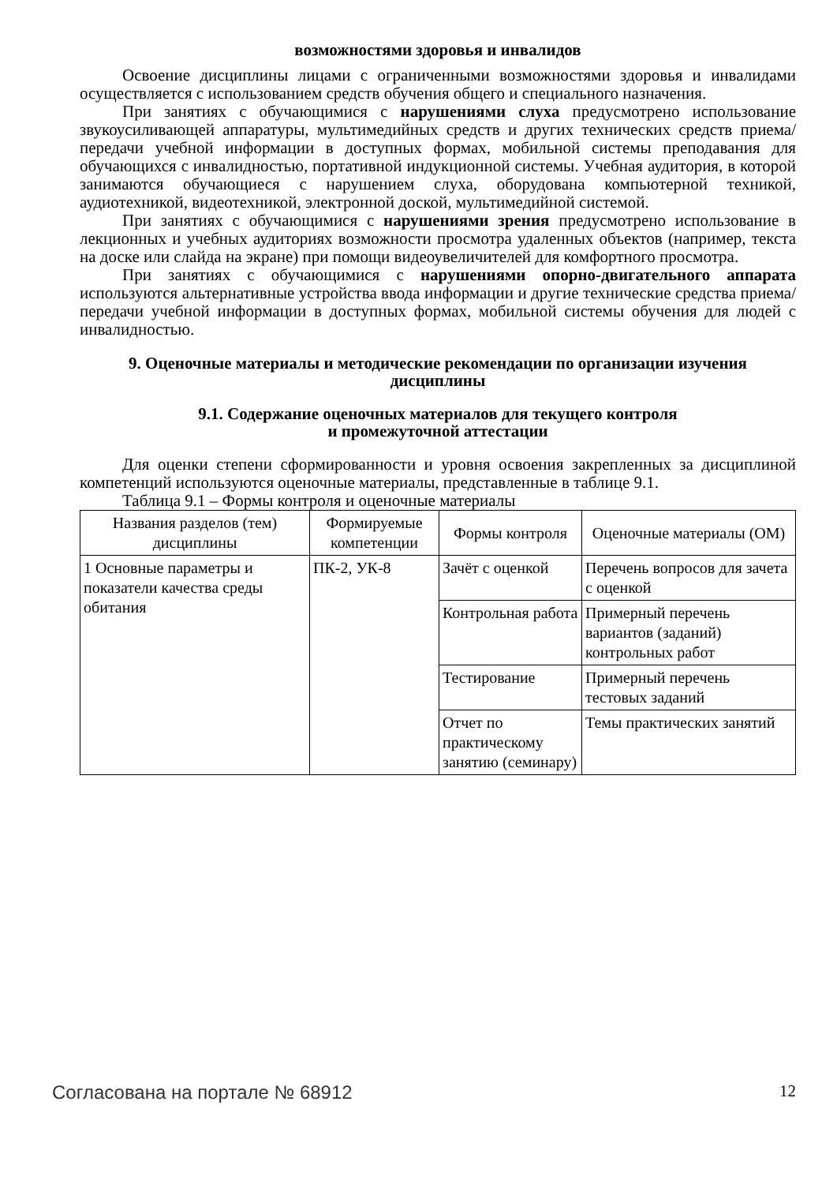возможностями здоровья и инвалидов
Освоение дисциплины лицами с ограниченными возможностями здоровья и инвалидами осуществляется с использованием средств обучения общего и специального назначения.
При занятиях с обучающимися с нарушениями слуха предусмотрено использование звукоусиливающей аппаратуры, мультимедийных средств и других технических средств приема/передачи учебной информации в доступных формах, мобильной системы преподавания для обучающихся с инвалидностью, портативной индукционной системы. Учебная аудитория, в которой занимаются обучающиеся с нарушением слуха, оборудована компьютерной техникой, аудиотехникой, видеотехникой, электронной доской, мультимедийной системой.
При занятиях с обучающимися с нарушениями зрения предусмотрено использование в лекционных и учебных аудиториях возможности просмотра удаленных объектов (например, текста на доске или слайда на экране) при помощи видеоувеличителей для комфортного просмотра.
При занятиях с обучающимися с нарушениями опорно-двигательного аппарата используются альтернативные устройства ввода информации и другие технические средства приема/передачи учебной информации в доступных формах, мобильной системы обучения для людей с инвалидностью.
9. Оценочные материалы и методические рекомендации по организации изучения дисциплины
9.1. Содержание оценочных материалов для текущего контроля
и промежуточной аттестации
Для оценки степени сформированности и уровня освоения закрепленных за дисциплиной компетенций используются оценочные материалы, представленные в таблице 9.1.
Таблица 9.1 – Формы контроля и оценочные материалы
| Названия разделов (тем) дисциплины | Формируемые компетенции | Формы контроля | Оценочные материалы (ОМ) |
| --- | --- | --- | --- |
| 1 Основные параметры и показатели качества среды обитания | ПК-2, УК-8 | Зачёт с оценкой | Перечень вопросов для зачета с оценкой |
| | | Контрольная работа | Примерный перечень вариантов (заданий) контрольных работ |
| | | Тестирование | Примерный перечень тестовых заданий |
| | | Отчет по практическому занятию (семинару) | Темы практических занятий |
Согласована на портале № 68912 12